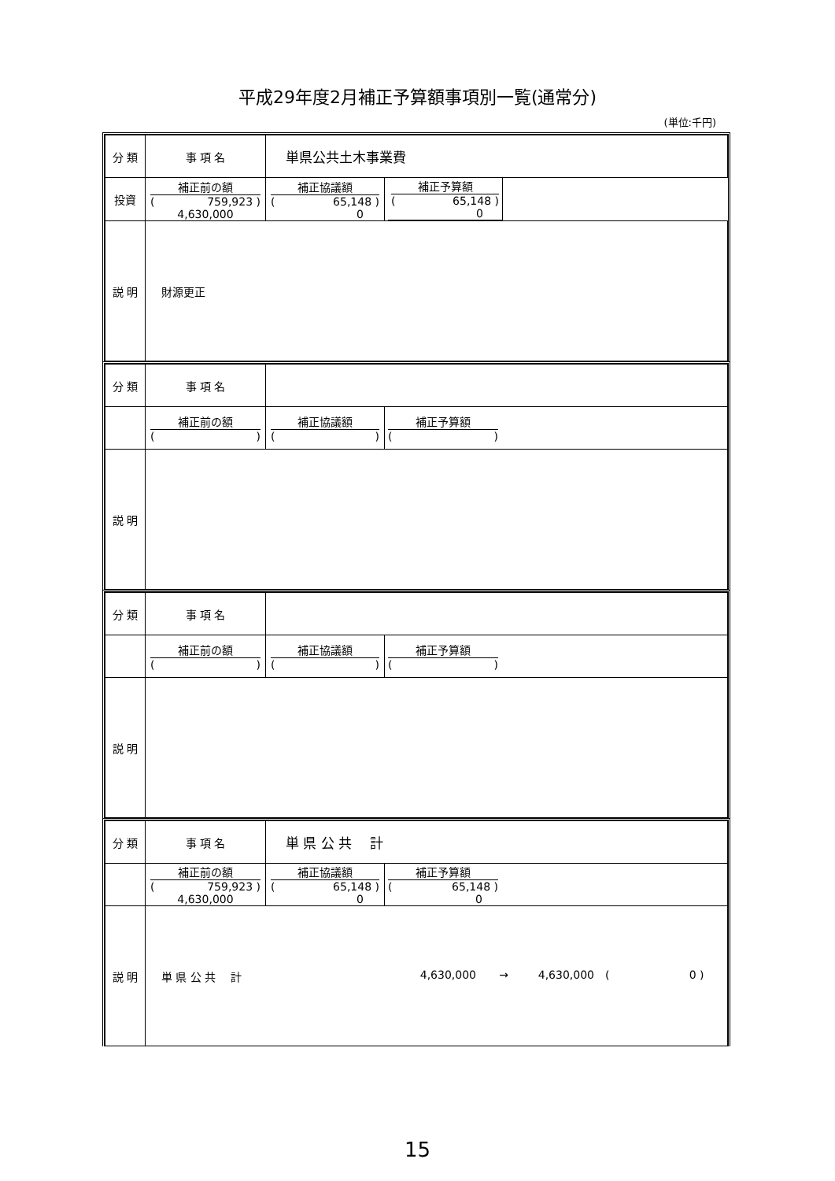平成29年度2月補正予算額事項別一覧(通常分)
(単位:千円)
| 分 類 | 事 項 名 | 単県公共土木事業費 | |
| 投資 | 補正前の額 ( 759,923 ) 4,630,000 | 補正協議額 ( 65,148 ) 0 | / 補正予算額 ( 65,148 ) 0 / |
| 説 明 | 財源更正 | | |
| 分 類 | 事 項 名 | | |
| | 補正前の額 ( ) | 補正協議額 ( ) | 補正予算額 ( ) |
| 説 明 | | | |
| 分 類 | 事 項 名 | | |
| | 補正前の額 ( ) | 補正協議額 ( ) | 補正予算額 ( ) |
| 説 明 | | | |
| 分 類 | 事 項 名 | 単 県 公 共 計 | |
| | 補正前の額 ( 759,923 ) 4,630,000 | 補正協議額 ( 65,148 ) 0 | 補正予算額 ( 65,148 ) 0 |
| 説 明 | 単 県 公 共 計 4,630,000 → 4,630,000 ( 0 ) | | |
15